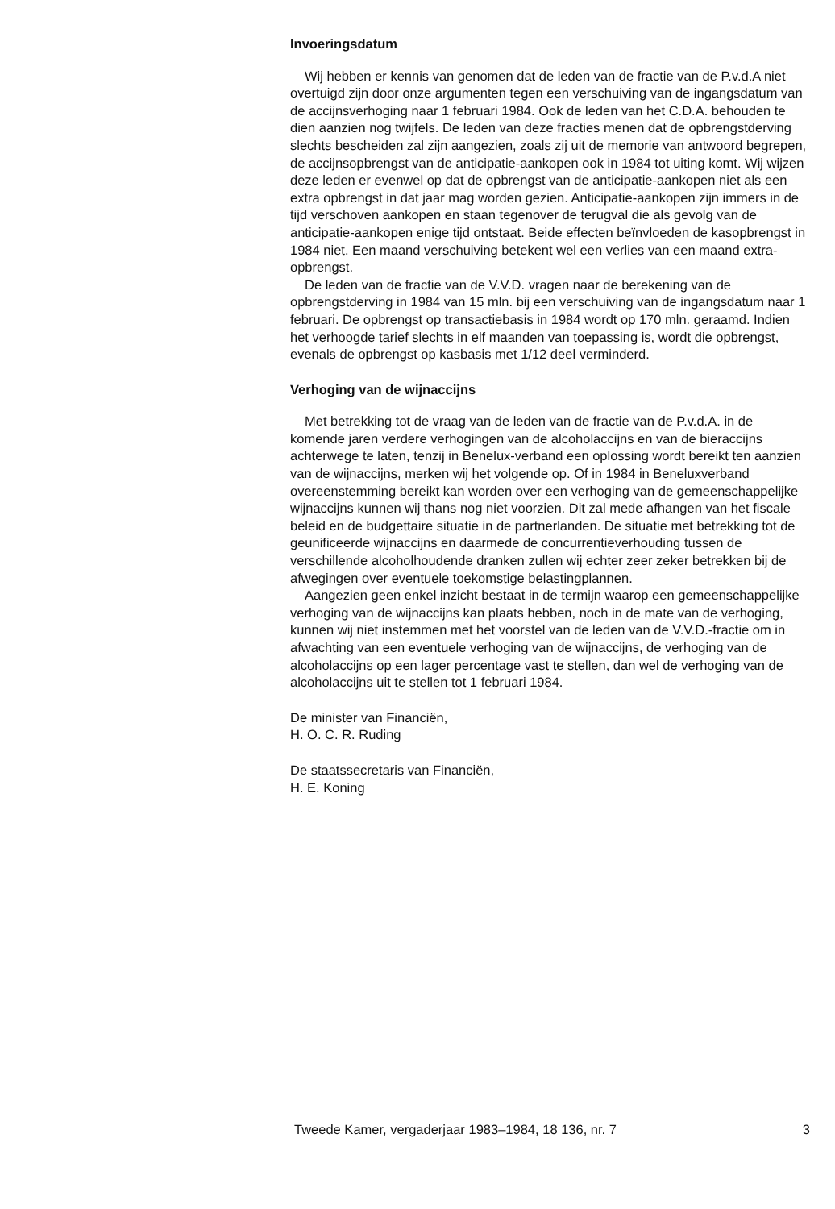Invoeringsdatum
Wij hebben er kennis van genomen dat de leden van de fractie van de P.v.d.A niet overtuigd zijn door onze argumenten tegen een verschuiving van de ingangsdatum van de accijnsverhoging naar 1 februari 1984. Ook de leden van het C.D.A. behouden te dien aanzien nog twijfels. De leden van deze fracties menen dat de opbrengstderving slechts bescheiden zal zijn aangezien, zoals zij uit de memorie van antwoord begrepen, de accijnsopbrengst van de anticipatie-aankopen ook in 1984 tot uiting komt. Wij wijzen deze leden er evenwel op dat de opbrengst van de anticipatie-aankopen niet als een extra opbrengst in dat jaar mag worden gezien. Anticipatie-aankopen zijn immers in de tijd verschoven aankopen en staan tegenover de terugval die als gevolg van de anticipatie-aankopen enige tijd ontstaat. Beide effecten beïnvloeden de kasopbrengst in 1984 niet. Een maand verschuiving betekent wel een verlies van een maand extra-opbrengst.
De leden van de fractie van de V.V.D. vragen naar de berekening van de opbrengstderving in 1984 van 15 mln. bij een verschuiving van de ingangsdatum naar 1 februari. De opbrengst op transactiebasis in 1984 wordt op 170 mln. geraamd. Indien het verhoogde tarief slechts in elf maanden van toepassing is, wordt die opbrengst, evenals de opbrengst op kasbasis met 1/12 deel verminderd.
Verhoging van de wijnaccijns
Met betrekking tot de vraag van de leden van de fractie van de P.v.d.A. in de komende jaren verdere verhogingen van de alcoholaccijns en van de bieraccijns achterwege te laten, tenzij in Benelux-verband een oplossing wordt bereikt ten aanzien van de wijnaccijns, merken wij het volgende op. Of in 1984 in Beneluxverband overeenstemming bereikt kan worden over een verhoging van de gemeenschappelijke wijnaccijns kunnen wij thans nog niet voorzien. Dit zal mede afhangen van het fiscale beleid en de budgettaire situatie in de partnerlanden. De situatie met betrekking tot de geunificeerde wijnaccijns en daarmede de concurrentieverhouding tussen de verschillende alcoholhoudende dranken zullen wij echter zeer zeker betrekken bij de afwegingen over eventuele toekomstige belastingplannen.
Aangezien geen enkel inzicht bestaat in de termijn waarop een gemeenschappelijke verhoging van de wijnaccijns kan plaats hebben, noch in de mate van de verhoging, kunnen wij niet instemmen met het voorstel van de leden van de V.V.D.-fractie om in afwachting van een eventuele verhoging van de wijnaccijns, de verhoging van de alcoholaccijns op een lager percentage vast te stellen, dan wel de verhoging van de alcoholaccijns uit te stellen tot 1 februari 1984.
De minister van Financiën,
H. O. C. R. Ruding
De staatssecretaris van Financiën,
H. E. Koning
Tweede Kamer, vergaderjaar 1983–1984, 18 136, nr. 7 3